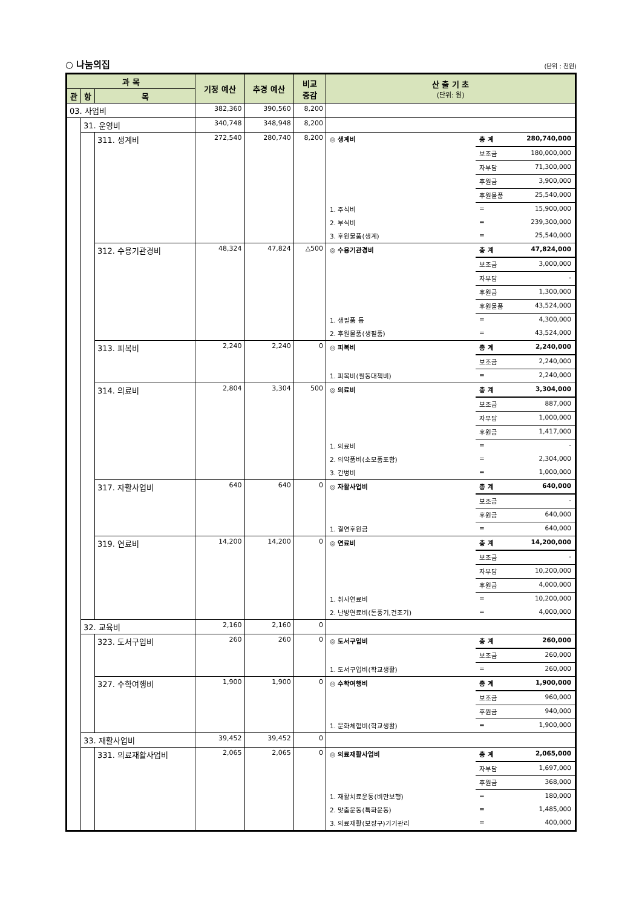○ 나눔의집 (단위 : 천원)
| 과 목 | | | 기정 예산 | 추경 예산 | 비교 증감 | 산 출 기 초 (단위: 원) |
| --- | --- | --- | --- | --- | --- | --- |
| 관 | 항 | 목 | | | | |
| 03. 사업비 | | | 382,360 | 390,560 | 8,200 | |
| | 31. 운영비 | | 340,748 | 348,948 | 8,200 | |
| | | 311. 생계비 | 272,540 | 280,740 | 8,200 | / ◎ 생계비 / 총 계 / 280,740,000 / / / 보조금 / 180,000,000 / / / 자부담 / 71,300,000 / / / 후원금 / 3,900,000 / / / 후원물품 / 25,540,000 / / 1. 주식비 / = / 15,900,000 / / 2. 부식비 / = / 239,300,000 / / 3. 후원물품(생계) / = / 25,540,000 / |
| | | 312. 수용기관경비 | 48,324 | 47,824 | △500 | / ◎ 수용기관경비 / 총 계 / 47,824,000 / / / 보조금 / 3,000,000 / / / 자부담 / - / / / 후원금 / 1,300,000 / / / 후원물품 / 43,524,000 / / 1. 생필품 등 / = / 4,300,000 / / 2. 후원물품(생필품) / = / 43,524,000 / |
| | | 313. 피복비 | 2,240 | 2,240 | 0 | / ◎ 피복비 / 총 계 / 2,240,000 / / / 보조금 / 2,240,000 / / 1. 피복비(월동대책비) / = / 2,240,000 / |
| | | 314. 의료비 | 2,804 | 3,304 | 500 | / ◎ 의료비 / 총 계 / 3,304,000 / / / 보조금 / 887,000 / / / 자부담 / 1,000,000 / / / 후원금 / 1,417,000 / / 1. 의료비 / = / - / / 2. 의약품비(소모품포함) / = / 2,304,000 / / 3. 간병비 / = / 1,000,000 / |
| | | 317. 자활사업비 | 640 | 640 | 0 | / ◎ 자활사업비 / 총 계 / 640,000 / / / 보조금 / - / / / 후원금 / 640,000 / / 1. 결연후원금 / = / 640,000 / |
| | | 319. 연료비 | 14,200 | 14,200 | 0 | / ◎ 연료비 / 총 계 / 14,200,000 / / / 보조금 / - / / / 자부담 / 10,200,000 / / / 후원금 / 4,000,000 / / 1. 취사연료비 / = / 10,200,000 / / 2. 난방연료비(돈풍기,건조기) / = / 4,000,000 / |
| | 32. 교육비 | | 2,160 | 2,160 | 0 | |
| | | 323. 도서구입비 | 260 | 260 | 0 | / ◎ 도서구입비 / 총 계 / 260,000 / / / 보조금 / 260,000 / / 1. 도서구입비(학교생활) / = / 260,000 / |
| | | 327. 수학여행비 | 1,900 | 1,900 | 0 | / ◎ 수학여행비 / 총 계 / 1,900,000 / / / 보조금 / 960,000 / / / 후원금 / 940,000 / / 1. 문화체험비(학교생활) / = / 1,900,000 / |
| | 33. 재활사업비 | | 39,452 | 39,452 | 0 | |
| | | 331. 의료재활사업비 | 2,065 | 2,065 | 0 | / ◎ 의료재활사업비 / 총 계 / 2,065,000 / / / 자부담 / 1,697,000 / / / 후원금 / 368,000 / / 1. 재활치료운동(비만보행) / = / 180,000 / / 2. 맞춤운동(특화운동) / = / 1,485,000 / / 3. 의료재활(보장구)기기관리 / = / 400,000 / |